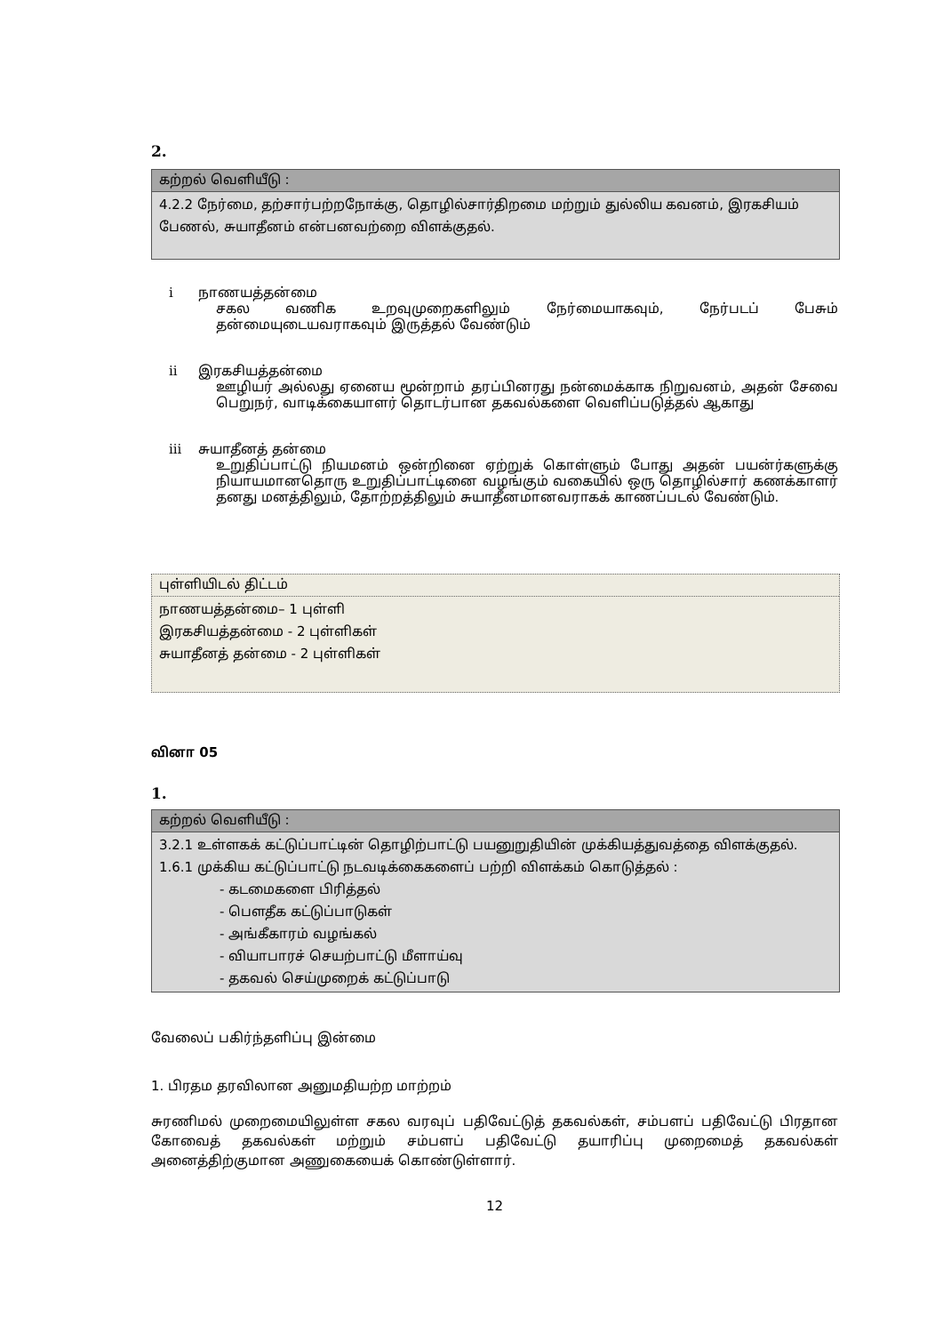2.
கற்றல் வெளியீடு :
4.2.2 நேர்மை, தற்சார்பற்றநோக்கு, தொழில்சார்திறமை மற்றும் துல்லிய கவனம், இரகசியம் பேணல், சுயாதீனம் என்பனவற்றை விளக்குதல்.
i நாணயத்தன்மை
சகல வணிக உறவுமுறைகளிலும் நேர்மையாகவும், நேர்படப் பேசும் தன்மையுடையவராகவும் இருத்தல் வேண்டும்
ii இரகசியத்தன்மை
ஊழியர் அல்லது ஏனைய மூன்றாம் தரப்பினரது நன்மைக்காக நிறுவனம், அதன் சேவை பெறுநர், வாடிக்கையாளர் தொடர்பான தகவல்களை வெளிப்படுத்தல் ஆகாது
iii சுயாதீனத் தன்மை
உறுதிப்பாட்டு நியமனம் ஒன்றினை ஏற்றுக் கொள்ளும் போது அதன் பயன்ர்களுக்கு நியாயமானதொரு உறுதிப்பாட்டினை வழங்கும் வகையில் ஒரு தொழில்சார் கணக்காளர் தனது மனத்திலும், தோற்றத்திலும் சுயாதீனமானவராகக் காணப்படல் வேண்டும்.
புள்ளியிடல் திட்டம்
நாணயத்தன்மை– 1 புள்ளி
இரகசியத்தன்மை - 2 புள்ளிகள்
சுயாதீனத் தன்மை - 2 புள்ளிகள்
வினா 05
1.
கற்றல் வெளியீடு :
3.2.1 உள்ளகக் கட்டுப்பாட்டின் தொழிற்பாட்டு பயனுறுதியின் முக்கியத்துவத்தை விளக்குதல்.
1.6.1 முக்கிய கட்டுப்பாட்டு நடவடிக்கைகளைப் பற்றி விளக்கம் கொடுத்தல் :
- கடமைகளை பிரித்தல்
- பௌதீக கட்டுப்பாடுகள்
- அங்கீகாரம் வழங்கல்
- வியாபாரச் செயற்பாட்டு மீளாய்வு
- தகவல் செய்முறைக் கட்டுப்பாடு
வேலைப் பகிர்ந்தளிப்பு இன்மை
1. பிரதம தரவிலான அனுமதியற்ற மாற்றம்
சுரணிமல் முறைமையிலுள்ள சகல வரவுப் பதிவேட்டுத் தகவல்கள், சம்பளப் பதிவேட்டு பிரதான கோவைத் தகவல்கள் மற்றும் சம்பளப் பதிவேட்டு தயாரிப்பு முறைமைத் தகவல்கள் அனைத்திற்குமான அணுகையைக் கொண்டுள்ளார்.
12